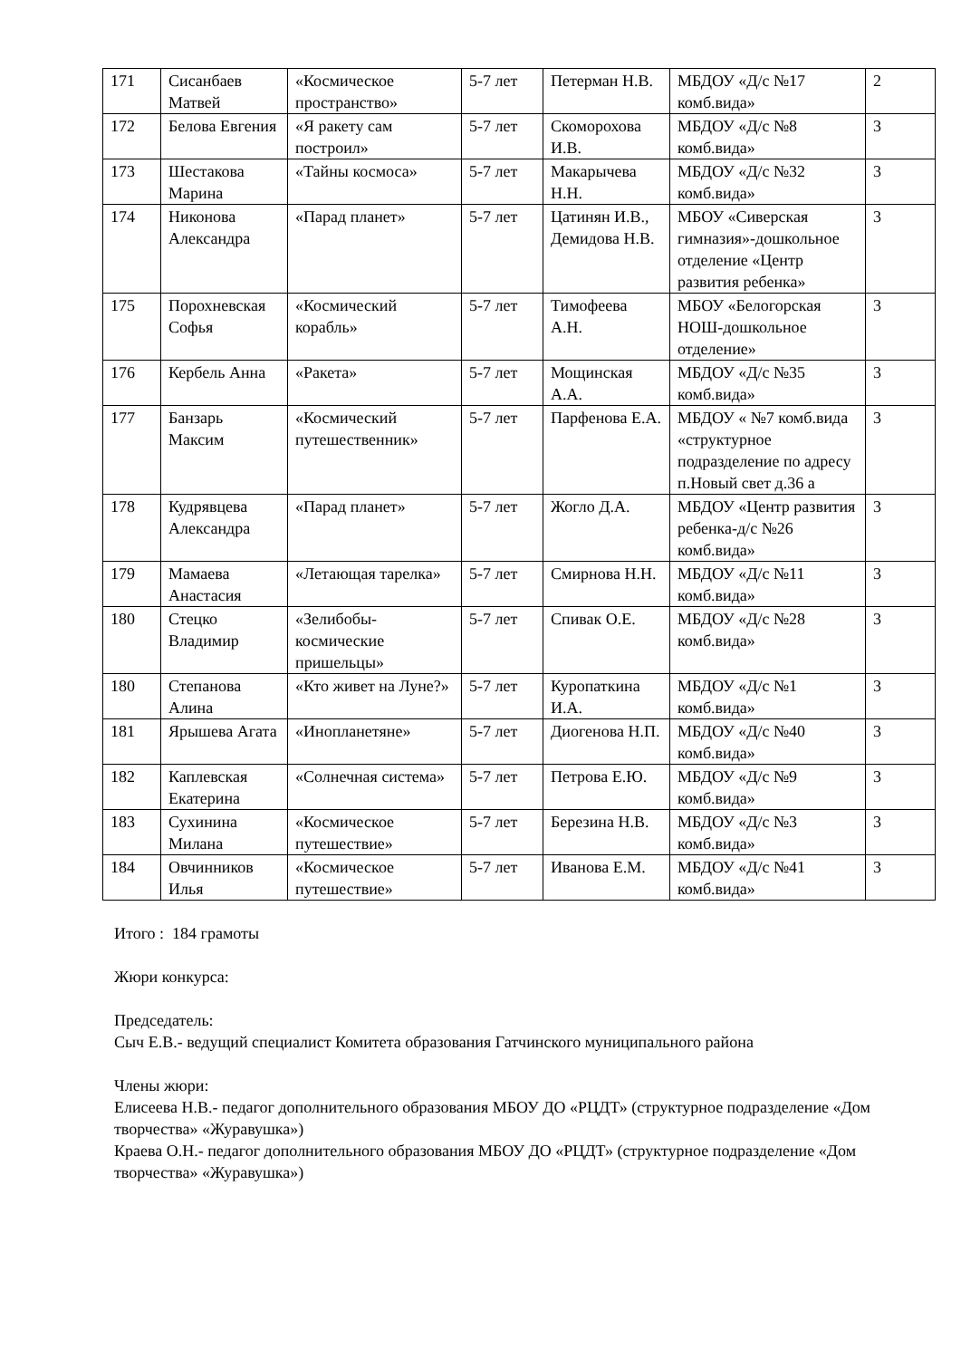| 171 | Сисанбаев Матвей | «Космическое пространство» | 5-7 лет | Петерман Н.В. | МБДОУ «Д/с №17 комб.вида» | 2 |
| 172 | Белова Евгения | «Я ракету сам построил» | 5-7 лет | Скоморохова И.В. | МБДОУ «Д/с №8 комб.вида» | 3 |
| 173 | Шестакова Марина | «Тайны космоса» | 5-7 лет | Макарычева Н.Н. | МБДОУ «Д/с №32 комб.вида» | 3 |
| 174 | Никонова Александра | «Парад планет» | 5-7 лет | Цатинян И.В., Демидова Н.В. | МБОУ «Сиверская гимназия»-дошкольное отделение «Центр развития ребенка» | 3 |
| 175 | Порохневская Софья | «Космический корабль» | 5-7 лет | Тимофеева А.Н. | МБОУ «Белогорская НОШ-дошкольное отделение» | 3 |
| 176 | Кербель Анна | «Ракета» | 5-7 лет | Мощинская А.А. | МБДОУ «Д/с №35 комб.вида» | 3 |
| 177 | Банзарь Максим | «Космический путешественник» | 5-7 лет | Парфенова Е.А. | МБДОУ « №7 комб.вида «структурное подразделение по адресу п.Новый свет д.36 а | 3 |
| 178 | Кудрявцева Александра | «Парад планет» | 5-7 лет | Жогло Д.А. | МБДОУ «Центр развития ребенка-д/с №26 комб.вида» | 3 |
| 179 | Мамаева Анастасия | «Летающая тарелка» | 5-7 лет | Смирнова Н.Н. | МБДОУ «Д/с №11 комб.вида» | 3 |
| 180 | Стецко Владимир | «Зелибобы-космические пришельцы» | 5-7 лет | Спивак О.Е. | МБДОУ «Д/с №28 комб.вида» | 3 |
| 180 | Степанова Алина | «Кто живет на Луне?» | 5-7 лет | Куропаткина И.А. | МБДОУ «Д/с №1 комб.вида» | 3 |
| 181 | Ярышева Агата | «Инопланетяне» | 5-7 лет | Диогенова Н.П. | МБДОУ «Д/с №40 комб.вида» | 3 |
| 182 | Каплевская Екатерина | «Солнечная система» | 5-7 лет | Петрова Е.Ю. | МБДОУ «Д/с №9 комб.вида» | 3 |
| 183 | Сухинина Милана | «Космическое путешествие» | 5-7 лет | Березина Н.В. | МБДОУ «Д/с №3 комб.вида» | 3 |
| 184 | Овчинников Илья | «Космическое путешествие» | 5-7 лет | Иванова Е.М. | МБДОУ «Д/с №41 комб.вида» | 3 |
Итого : 184 грамоты
Жюри конкурса:
Председатель:
Сыч Е.В.- ведущий специалист Комитета образования Гатчинского муниципального района
Члены жюри:
Елисеева Н.В.- педагог дополнительного образования МБОУ ДО «РЦДТ» (структурное подразделение «Дом творчества» «Журавушка»)
Краева О.Н.- педагог дополнительного образования МБОУ ДО «РЦДТ» (структурное подразделение «Дом творчества» «Журавушка»)